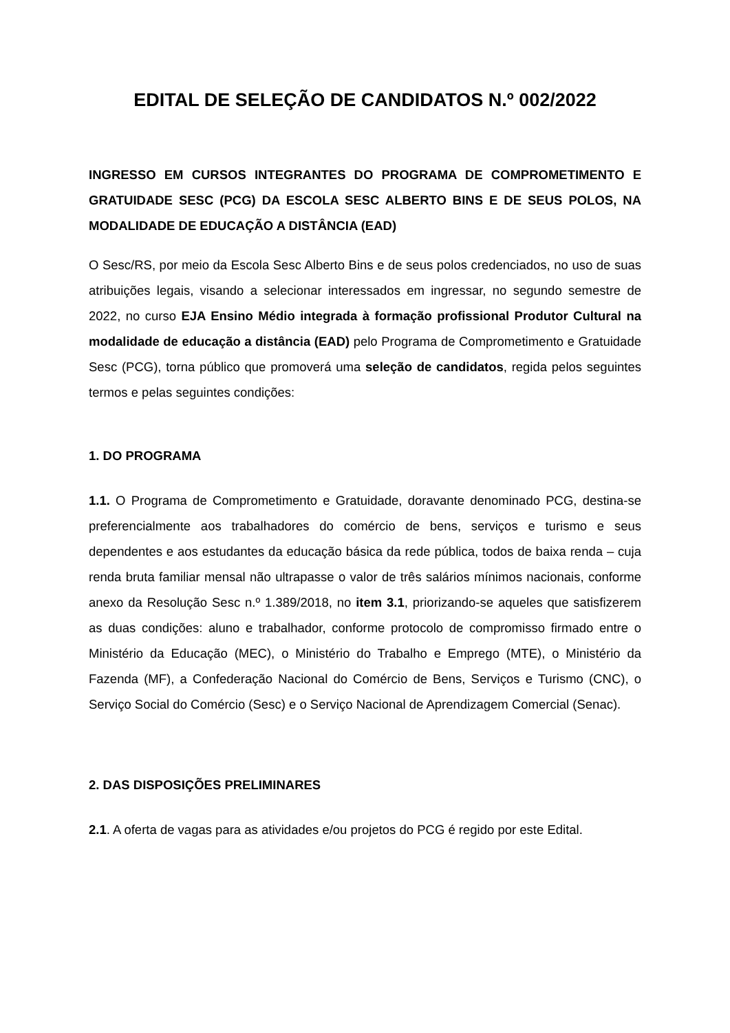EDITAL DE SELEÇÃO DE CANDIDATOS N.º 002/2022
INGRESSO EM CURSOS INTEGRANTES DO PROGRAMA DE COMPROMETIMENTO E GRATUIDADE SESC (PCG) DA ESCOLA SESC ALBERTO BINS E DE SEUS POLOS, NA MODALIDADE DE EDUCAÇÃO A DISTÂNCIA (EAD)
O Sesc/RS, por meio da Escola Sesc Alberto Bins e de seus polos credenciados, no uso de suas atribuições legais, visando a selecionar interessados em ingressar, no segundo semestre de 2022, no curso EJA Ensino Médio integrada à formação profissional Produtor Cultural na modalidade de educação a distância (EAD) pelo Programa de Comprometimento e Gratuidade Sesc (PCG), torna público que promoverá uma seleção de candidatos, regida pelos seguintes termos e pelas seguintes condições:
1. DO PROGRAMA
1.1. O Programa de Comprometimento e Gratuidade, doravante denominado PCG, destina-se preferencialmente aos trabalhadores do comércio de bens, serviços e turismo e seus dependentes e aos estudantes da educação básica da rede pública, todos de baixa renda – cuja renda bruta familiar mensal não ultrapasse o valor de três salários mínimos nacionais, conforme anexo da Resolução Sesc n.º 1.389/2018, no item 3.1, priorizando-se aqueles que satisfizerem as duas condições: aluno e trabalhador, conforme protocolo de compromisso firmado entre o Ministério da Educação (MEC), o Ministério do Trabalho e Emprego (MTE), o Ministério da Fazenda (MF), a Confederação Nacional do Comércio de Bens, Serviços e Turismo (CNC), o Serviço Social do Comércio (Sesc) e o Serviço Nacional de Aprendizagem Comercial (Senac).
2. DAS DISPOSIÇÕES PRELIMINARES
2.1. A oferta de vagas para as atividades e/ou projetos do PCG é regido por este Edital.